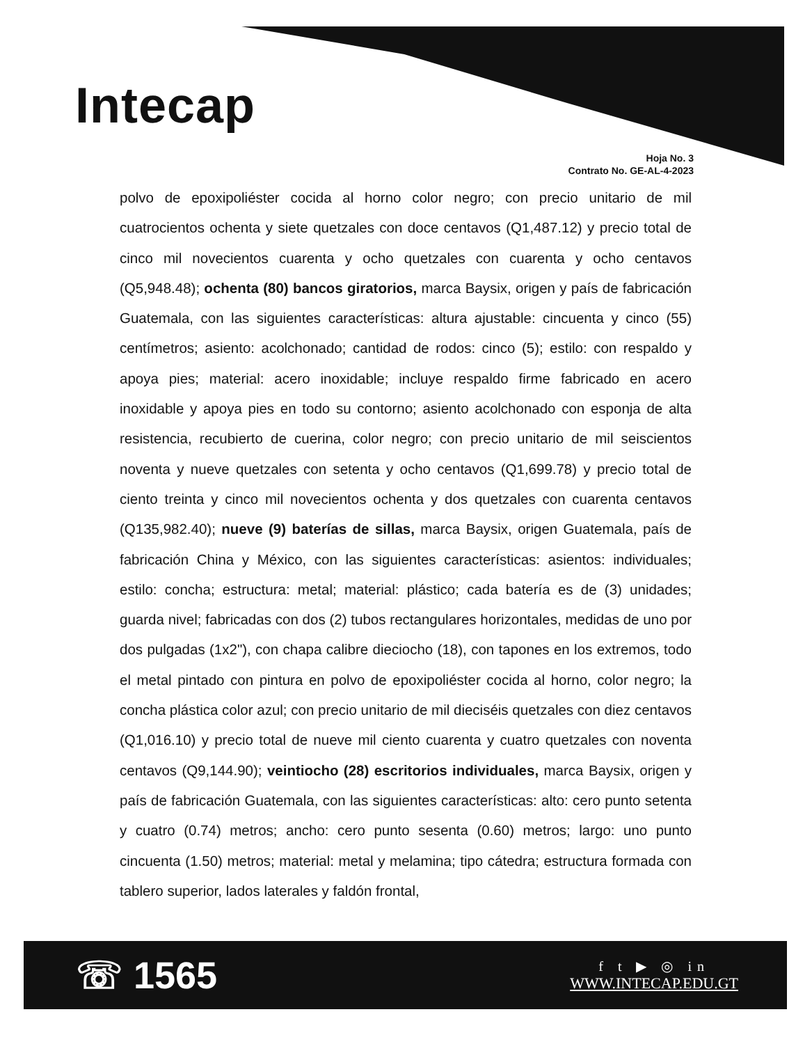Intecap
Hoja No. 3
Contrato No. GE-AL-4-2023
polvo de epoxipoliéster cocida al horno color negro; con precio unitario de mil cuatrocientos ochenta y siete quetzales con doce centavos (Q1,487.12) y precio total de cinco mil novecientos cuarenta y ocho quetzales con cuarenta y ocho centavos (Q5,948.48); ochenta (80) bancos giratorios, marca Baysix, origen y país de fabricación Guatemala, con las siguientes características: altura ajustable: cincuenta y cinco (55) centímetros; asiento: acolchonado; cantidad de rodos: cinco (5); estilo: con respaldo y apoya pies; material: acero inoxidable; incluye respaldo firme fabricado en acero inoxidable y apoya pies en todo su contorno; asiento acolchonado con esponja de alta resistencia, recubierto de cuerina, color negro; con precio unitario de mil seiscientos noventa y nueve quetzales con setenta y ocho centavos (Q1,699.78) y precio total de ciento treinta y cinco mil novecientos ochenta y dos quetzales con cuarenta centavos (Q135,982.40); nueve (9) baterías de sillas, marca Baysix, origen Guatemala, país de fabricación China y México, con las siguientes características: asientos: individuales; estilo: concha; estructura: metal; material: plástico; cada batería es de (3) unidades; guarda nivel; fabricadas con dos (2) tubos rectangulares horizontales, medidas de uno por dos pulgadas (1x2"), con chapa calibre dieciocho (18), con tapones en los extremos, todo el metal pintado con pintura en polvo de epoxipoliéster cocida al horno, color negro; la concha plástica color azul; con precio unitario de mil dieciséis quetzales con diez centavos (Q1,016.10) y precio total de nueve mil ciento cuarenta y cuatro quetzales con noventa centavos (Q9,144.90); veintiocho (28) escritorios individuales, marca Baysix, origen y país de fabricación Guatemala, con las siguientes características: alto: cero punto setenta y cuatro (0.74) metros; ancho: cero punto sesenta (0.60) metros; largo: uno punto cincuenta (1.50) metros; material: metal y melamina; tipo cátedra; estructura formada con tablero superior, lados laterales y faldón frontal,
☏ 1565
f t ▶ ◎ in
WWW.INTECAP.EDU.GT